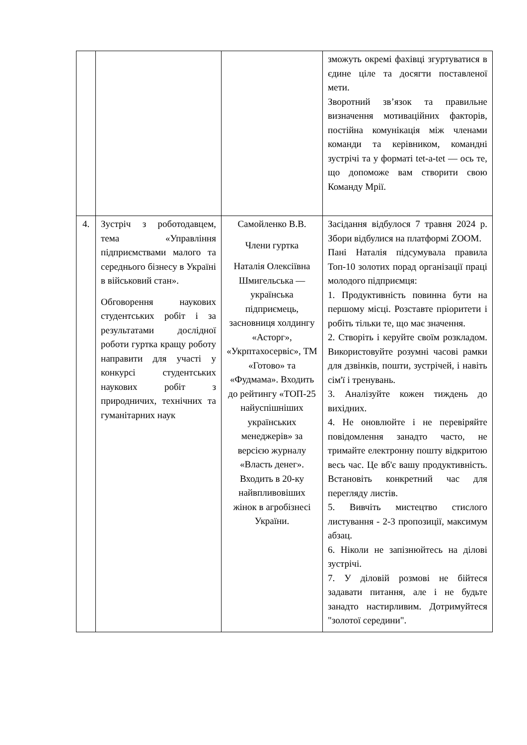| | | | зможуть окремі фахівці згуртуватися в єдине ціле та досягти поставленої мети. Зворотний зв’язок та правильне визначення мотиваційних факторів, постійна комунікація між членами команди та керівником, командні зустрічі та у форматі tet-a-tet — ось те, що допоможе вам створити свою Команду Мрії. |
| 4. | Зустріч з роботодавцем, тема «Управління підприємствами малого та середнього бізнесу в Україні в військовий стан». Обговорення наукових студентських робіт і за результатами дослідної роботи гуртка кращу роботу направити для участі у конкурсі студентських наукових робіт з природничих, технічних та гуманітарних наук | Самойленко В.В. Члени гуртка Наталія Олексіївна Шмигельська — українська підприємець, засновниця холдингу «Асторг», «Укрптахосервіс», ТМ «Готово» та «Фудмама». Входить до рейтингу «ТОП-25 найуспішніших українських менеджерів» за версією журналу «Власть денег». Входить в 20-ку найвпливовіших жінок в агробізнесі України. | Засідання відбулося 7 травня 2024 р. Збори відбулися на платформі ZOOM. Пані Наталія підсумувала правила Топ-10 золотих порад організації праці молодого підприємця: 1. Продуктивність повинна бути на першому місці. Розставте пріоритети і робіть тільки те, що має значення. 2. Створіть і керуйте своїм розкладом. Використовуйте розумні часові рамки для дзвінків, пошти, зустрічей, і навіть сім'ї і тренувань. 3. Аналізуйте кожен тиждень до вихідних. 4. Не оновлюйте і не перевіряйте повідомлення занадто часто, не тримайте електронну пошту відкритою весь час. Це вб'є вашу продуктивність. Встановіть конкретний час для перегляду листів. 5. Вивчіть мистецтво стислого листування - 2-3 пропозиції, максимум абзац. 6. Ніколи не запізнюйтесь на ділові зустрічі. 7. У діловій розмові не бійтеся задавати питання, але і не будьте занадто настирливим. Дотримуйтеся "золотої середини". |